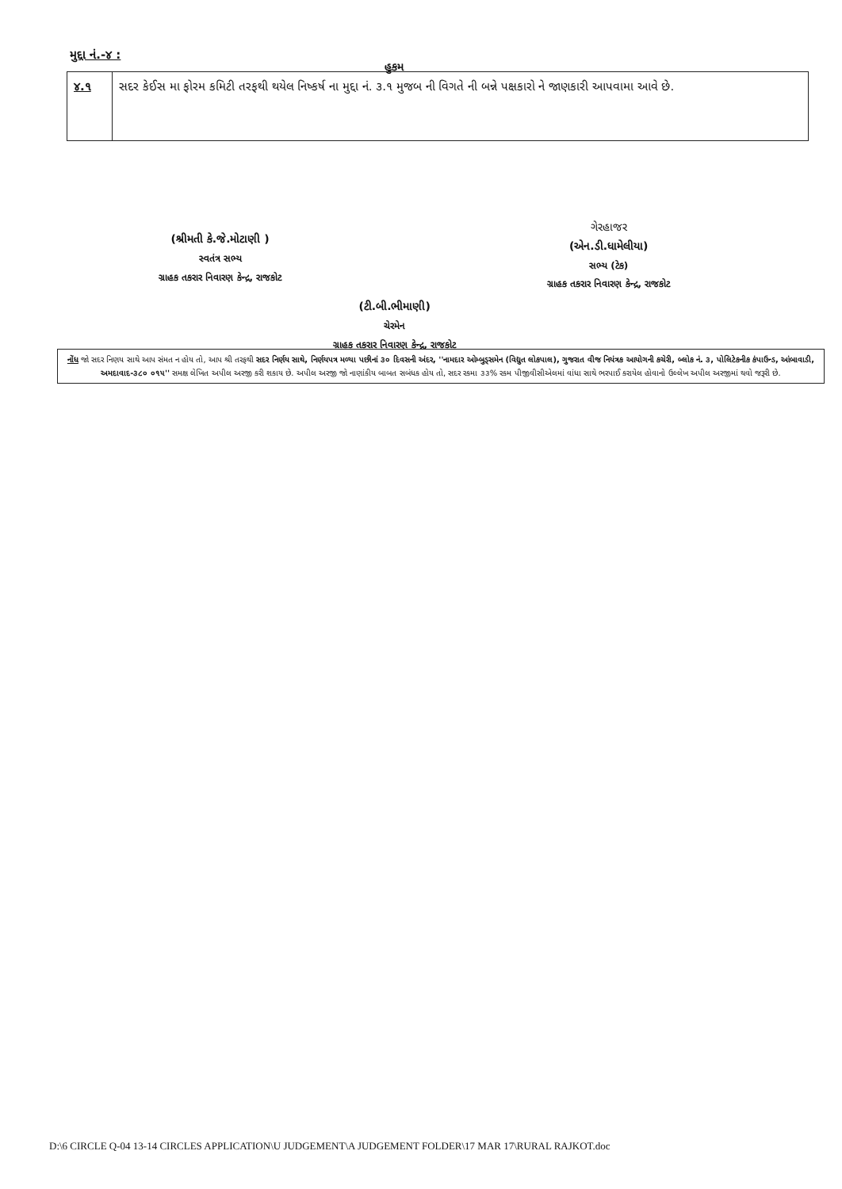મુદ્દા નં.-૪ :
હુકમ
| ૪.૧ | સદર કેઈસ મા ફોરમ કમિટી તરફથી થયેલ નિષ્કર્ષ ના મુદ્દા નં. ૩.૧ મુજબ ની વિગતે ની બન્ને પક્ષકારો ને જાણકારી આપવામા આવે છે. |
(શ્રીમતી કે.જે.મોટાણી )
સ્વતંત્ર સભ્ય
ગ્રાહક તકરાર નિવારણ કેન્દ્ર, રાજકોટ
ગેરહાજર
(એન.ડી.ધામેલીયા)
સભ્ય (ટેક)
ગ્રાહક તકરાર નિવારણ કેન્દ્ર, રાજકોટ
(ટી.બી.ભીમાણી)
ચેરમેન
ગ્રાહક તકરાર નિવારણ કેન્દ્ર, રાજકોટ
નોંધ જો સદર નિણય સાથે આપ સંમત ન હોય તો, આપ શ્રી તરફથી સદર નિર્ણય સાથે, નિર્ણયપત્ર મળ્યા પછીનાં ૩૦ દિવસની અંદર, ''નામદાર ઓમ્બુડ્સમેન (વિદ્યુત લોકપાલ), ગુજરાત વીજ નિયંત્રક આયોગની કચેરી, બ્લોક નં. ૩, પોલિટેકનીક કંપાઉન્ડ, આંબાવાડી, અમદાવાદ-૩૮૦ ૦૧૫'' સમક્ષ લેખિત અપીલ અરજી કરી શકાય છે. અપીલ અરજી જો નાણાંકીય બાબત સબંધક હોય તો, સદર રકમા ૩૩% રકમ પીજીવીસીએલમાં વાંધા સાથે ભરપાઈ કરાયેલ હોવાનો ઉલ્લેખ અપીલ અરજીમાં થવો જરૂરી છે.
D:\6 CIRCLE Q-04 13-14 CIRCLES APPLICATION\U JUDGEMENT\A JUDGEMENT FOLDER\17 MAR 17\RURAL RAJKOT.doc